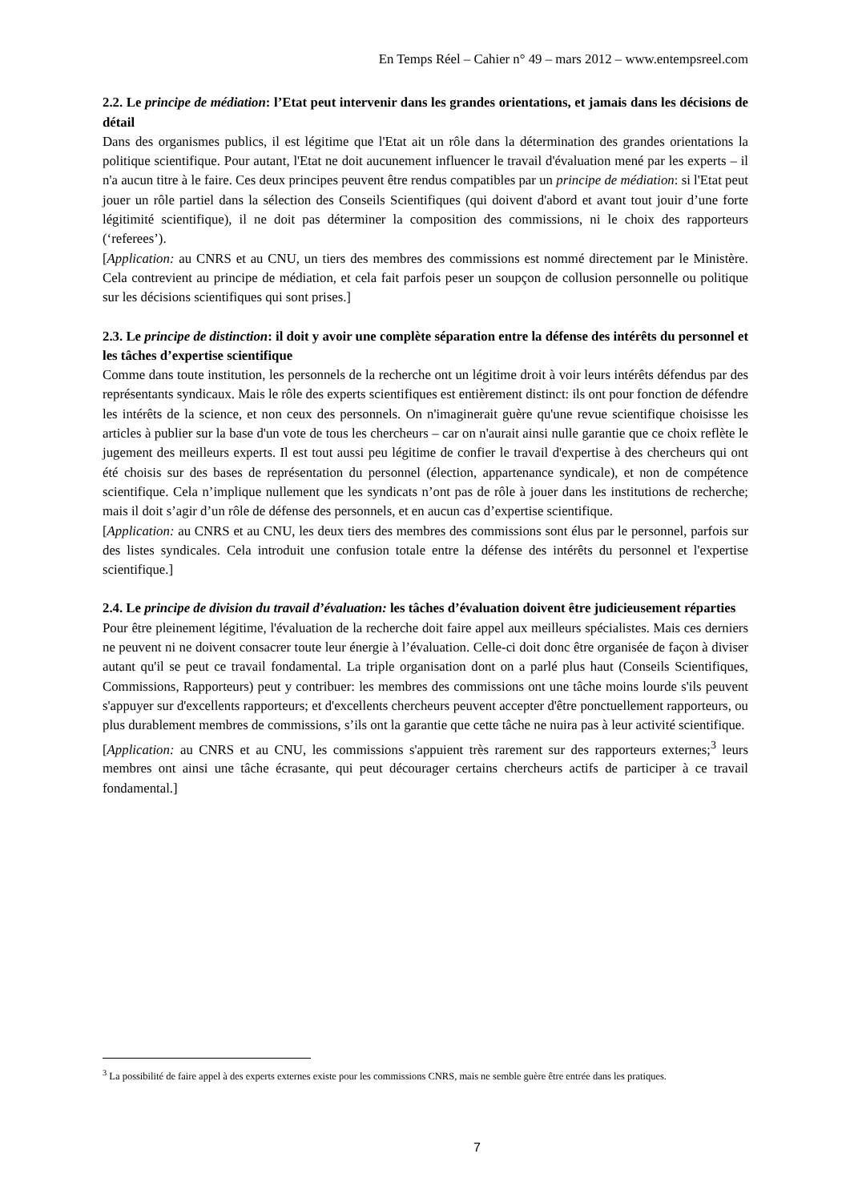En Temps Réel – Cahier n° 49 – mars 2012 – www.entempsreel.com
2.2. Le principe de médiation: l’Etat peut intervenir dans les grandes orientations, et jamais dans les décisions de détail
Dans des organismes publics, il est légitime que l'Etat ait un rôle dans la détermination des grandes orientations la politique scientifique. Pour autant, l'Etat ne doit aucunement influencer le travail d'évaluation mené par les experts – il n'a aucun titre à le faire. Ces deux principes peuvent être rendus compatibles par un principe de médiation: si l'Etat peut jouer un rôle partiel dans la sélection des Conseils Scientifiques (qui doivent d'abord et avant tout jouir d’une forte légitimité scientifique), il ne doit pas déterminer la composition des commissions, ni le choix des rapporteurs (‘referees’).
[Application: au CNRS et au CNU, un tiers des membres des commissions est nommé directement par le Ministère. Cela contrevient au principe de médiation, et cela fait parfois peser un soupçon de collusion personnelle ou politique sur les décisions scientifiques qui sont prises.]
2.3. Le principe de distinction: il doit y avoir une complète séparation entre la défense des intérêts du personnel et les tâches d’expertise scientifique
Comme dans toute institution, les personnels de la recherche ont un légitime droit à voir leurs intérêts défendus par des représentants syndicaux. Mais le rôle des experts scientifiques est entièrement distinct: ils ont pour fonction de défendre les intérêts de la science, et non ceux des personnels. On n'imaginerait guère qu'une revue scientifique choisisse les articles à publier sur la base d'un vote de tous les chercheurs – car on n'aurait ainsi nulle garantie que ce choix reflète le jugement des meilleurs experts. Il est tout aussi peu légitime de confier le travail d'expertise à des chercheurs qui ont été choisis sur des bases de représentation du personnel (élection, appartenance syndicale), et non de compétence scientifique. Cela n’implique nullement que les syndicats n’ont pas de rôle à jouer dans les institutions de recherche; mais il doit s’agir d’un rôle de défense des personnels, et en aucun cas d’expertise scientifique.
[Application: au CNRS et au CNU, les deux tiers des membres des commissions sont élus par le personnel, parfois sur des listes syndicales. Cela introduit une confusion totale entre la défense des intérêts du personnel et l'expertise scientifique.]
2.4. Le principe de division du travail d’évaluation: les tâches d’évaluation doivent être judicieusement réparties
Pour être pleinement légitime, l'évaluation de la recherche doit faire appel aux meilleurs spécialistes. Mais ces derniers ne peuvent ni ne doivent consacrer toute leur énergie à l’évaluation. Celle-ci doit donc être organisée de façon à diviser autant qu'il se peut ce travail fondamental. La triple organisation dont on a parlé plus haut (Conseils Scientifiques, Commissions, Rapporteurs) peut y contribuer: les membres des commissions ont une tâche moins lourde s'ils peuvent s'appuyer sur d'excellents rapporteurs; et d'excellents chercheurs peuvent accepter d'être ponctuellement rapporteurs, ou plus durablement membres de commissions, s’ils ont la garantie que cette tâche ne nuira pas à leur activité scientifique.
[Application: au CNRS et au CNU, les commissions s'appuient très rarement sur des rapporteurs externes;<sup>3</sup> leurs membres ont ainsi une tâche écrasante, qui peut décourager certains chercheurs actifs de participer à ce travail fondamental.]
<sup>3</sup> La possibilité de faire appel à des experts externes existe pour les commissions CNRS, mais ne semble guère être entrée dans les pratiques.
7